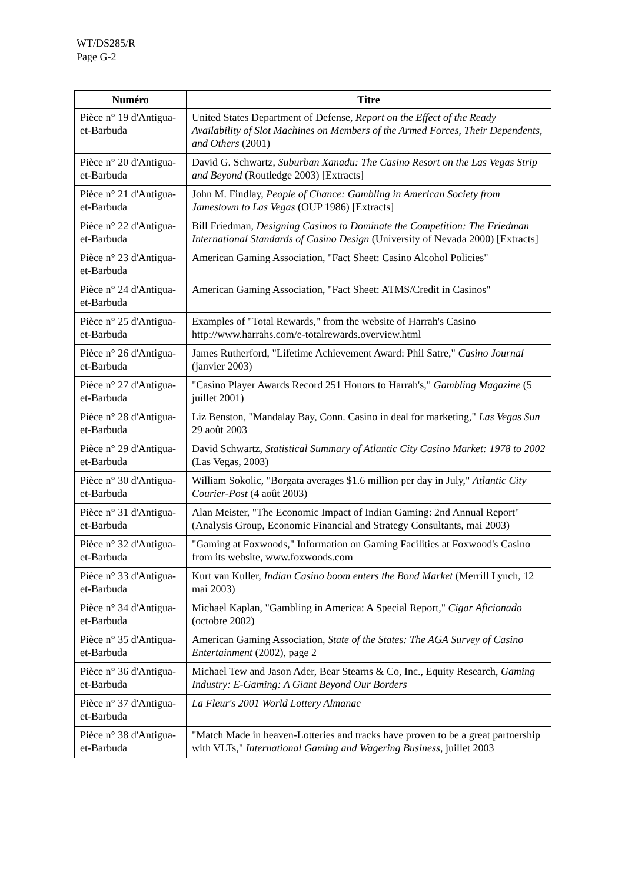WT/DS285/R
Page G-2
| Numéro | Titre |
| --- | --- |
| Pièce n° 19 d'Antigua-et-Barbuda | United States Department of Defense, Report on the Effect of the Ready Availability of Slot Machines on Members of the Armed Forces, Their Dependents, and Others (2001) |
| Pièce n° 20 d'Antigua-et-Barbuda | David G. Schwartz, Suburban Xanadu: The Casino Resort on the Las Vegas Strip and Beyond (Routledge 2003) [Extracts] |
| Pièce n° 21 d'Antigua-et-Barbuda | John M. Findlay, People of Chance: Gambling in American Society from Jamestown to Las Vegas (OUP 1986) [Extracts] |
| Pièce n° 22 d'Antigua-et-Barbuda | Bill Friedman, Designing Casinos to Dominate the Competition: The Friedman International Standards of Casino Design (University of Nevada 2000) [Extracts] |
| Pièce n° 23 d'Antigua-et-Barbuda | American Gaming Association, "Fact Sheet: Casino Alcohol Policies" |
| Pièce n° 24 d'Antigua-et-Barbuda | American Gaming Association, "Fact Sheet: ATMS/Credit in Casinos" |
| Pièce n° 25 d'Antigua-et-Barbuda | Examples of "Total Rewards," from the website of Harrah's Casino http://www.harrahs.com/e-totalrewards.overview.html |
| Pièce n° 26 d'Antigua-et-Barbuda | James Rutherford, "Lifetime Achievement Award: Phil Satre," Casino Journal (janvier 2003) |
| Pièce n° 27 d'Antigua-et-Barbuda | "Casino Player Awards Record 251 Honors to Harrah's," Gambling Magazine (5 juillet 2001) |
| Pièce n° 28 d'Antigua-et-Barbuda | Liz Benston, "Mandalay Bay, Conn. Casino in deal for marketing," Las Vegas Sun 29 août 2003 |
| Pièce n° 29 d'Antigua-et-Barbuda | David Schwartz, Statistical Summary of Atlantic City Casino Market: 1978 to 2002 (Las Vegas, 2003) |
| Pièce n° 30 d'Antigua-et-Barbuda | William Sokolic, "Borgata averages $1.6 million per day in July," Atlantic City Courier-Post (4 août 2003) |
| Pièce n° 31 d'Antigua-et-Barbuda | Alan Meister, "The Economic Impact of Indian Gaming: 2nd Annual Report" (Analysis Group, Economic Financial and Strategy Consultants, mai 2003) |
| Pièce n° 32 d'Antigua-et-Barbuda | "Gaming at Foxwoods," Information on Gaming Facilities at Foxwood's Casino from its website, www.foxwoods.com |
| Pièce n° 33 d'Antigua-et-Barbuda | Kurt van Kuller, Indian Casino boom enters the Bond Market (Merrill Lynch, 12 mai 2003) |
| Pièce n° 34 d'Antigua-et-Barbuda | Michael Kaplan, "Gambling in America: A Special Report," Cigar Aficionado (octobre 2002) |
| Pièce n° 35 d'Antigua-et-Barbuda | American Gaming Association, State of the States: The AGA Survey of Casino Entertainment (2002), page 2 |
| Pièce n° 36 d'Antigua-et-Barbuda | Michael Tew and Jason Ader, Bear Stearns & Co, Inc., Equity Research, Gaming Industry: E-Gaming: A Giant Beyond Our Borders |
| Pièce n° 37 d'Antigua-et-Barbuda | La Fleur's 2001 World Lottery Almanac |
| Pièce n° 38 d'Antigua-et-Barbuda | "Match Made in heaven-Lotteries and tracks have proven to be a great partnership with VLTs," International Gaming and Wagering Business , juillet 2003 |